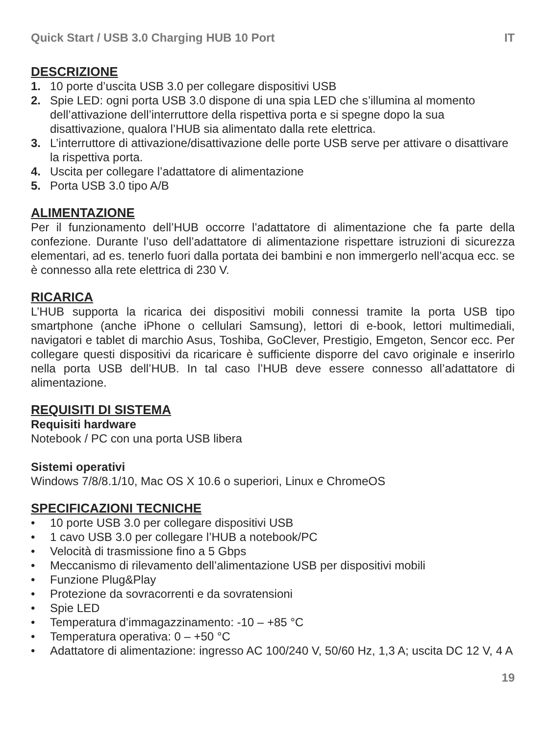Quick Start / USB 3.0 Charging HUB 10 Port IT
DESCRIZIONE
1. 10 porte d’uscita USB 3.0 per collegare dispositivi USB
2. Spie LED: ogni porta USB 3.0 dispone di una spia LED che s’illumina al momento dell’attivazione dell’interruttore della rispettiva porta e si spegne dopo la sua disattivazione, qualora l’HUB sia alimentato dalla rete elettrica.
3. L’interruttore di attivazione/disattivazione delle porte USB serve per attivare o disattivare la rispettiva porta.
4. Uscita per collegare l’adattatore di alimentazione
5. Porta USB 3.0 tipo A/B
ALIMENTAZIONE
Per il funzionamento dell’HUB occorre l’adattatore di alimentazione che fa parte della confezione. Durante l’uso dell’adattatore di alimentazione rispettare istruzioni di sicurezza elementari, ad es. tenerlo fuori dalla portata dei bambini e non immergerlo nell’acqua ecc. se è connesso alla rete elettrica di 230 V.
RICARICA
L’HUB supporta la ricarica dei dispositivi mobili connessi tramite la porta USB tipo smartphone (anche iPhone o cellulari Samsung), lettori di e-book, lettori multimediali, navigatori e tablet di marchio Asus, Toshiba, GoClever, Prestigio, Emgeton, Sencor ecc. Per collegare questi dispositivi da ricaricare è sufficiente disporre del cavo originale e inserirlo nella porta USB dell’HUB. In tal caso l’HUB deve essere connesso all’adattatore di alimentazione.
REQUISITI DI SISTEMA
Requisiti hardware
Notebook / PC con una porta USB libera
Sistemi operativi
Windows 7/8/8.1/10, Mac OS X 10.6 o superiori, Linux e ChromeOS
SPECIFICAZIONI TECNICHE
• 10 porte USB 3.0 per collegare dispositivi USB
• 1 cavo USB 3.0 per collegare l’HUB a notebook/PC
• Velocità di trasmissione fino a 5 Gbps
• Meccanismo di rilevamento dell’alimentazione USB per dispositivi mobili
• Funzione Plug&Play
• Protezione da sovracorrenti e da sovratensioni
• Spie LED
• Temperatura d’immagazzinamento: -10 – +85 °C
• Temperatura operativa: 0 – +50 °C
• Adattatore di alimentazione: ingresso AC 100/240 V, 50/60 Hz, 1,3 A; uscita DC 12 V, 4 A
19